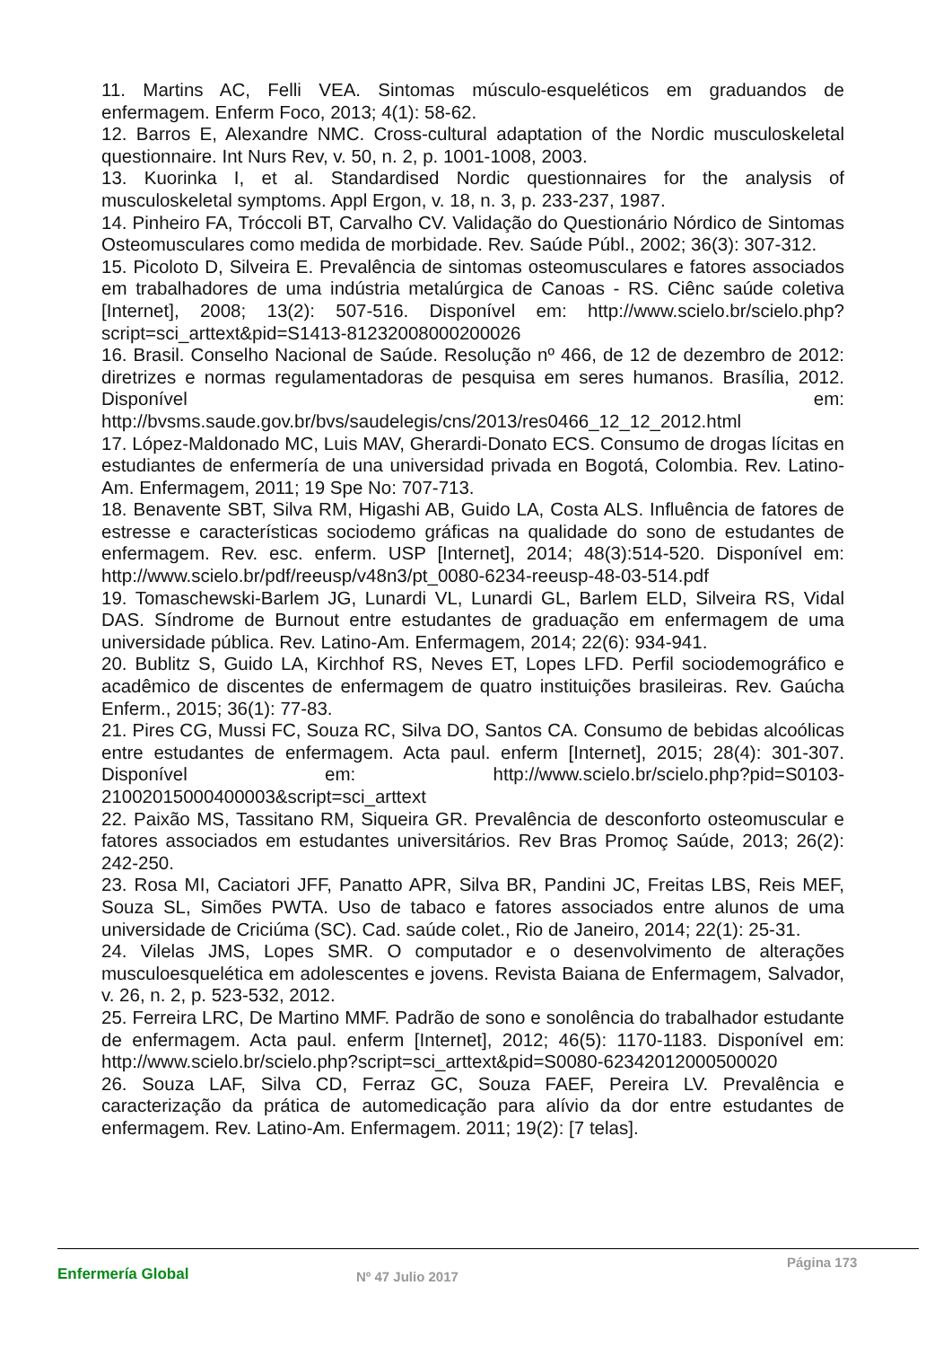11. Martins AC, Felli VEA. Sintomas músculo-esqueléticos em graduandos de enfermagem. Enferm Foco, 2013; 4(1): 58-62.
12. Barros E, Alexandre NMC. Cross-cultural adaptation of the Nordic musculoskeletal questionnaire. Int Nurs Rev, v. 50, n. 2, p. 1001-1008, 2003.
13. Kuorinka I, et al. Standardised Nordic questionnaires for the analysis of musculoskeletal symptoms. Appl Ergon, v. 18, n. 3, p. 233-237, 1987.
14. Pinheiro FA, Tróccoli BT, Carvalho CV. Validação do Questionário Nórdico de Sintomas Osteomusculares como medida de morbidade. Rev. Saúde Públ., 2002; 36(3): 307-312.
15. Picoloto D, Silveira E. Prevalência de sintomas osteomusculares e fatores associados em trabalhadores de uma indústria metalúrgica de Canoas - RS. Ciênc saúde coletiva [Internet], 2008; 13(2): 507-516. Disponível em: http://www.scielo.br/scielo.php?script=sci_arttext&pid=S1413-81232008000200026
16. Brasil. Conselho Nacional de Saúde. Resolução nº 466, de 12 de dezembro de 2012: diretrizes e normas regulamentadoras de pesquisa em seres humanos. Brasília, 2012. Disponível em: http://bvsms.saude.gov.br/bvs/saudelegis/cns/2013/res0466_12_12_2012.html
17. López-Maldonado MC, Luis MAV, Gherardi-Donato ECS. Consumo de drogas lícitas en estudiantes de enfermería de una universidad privada en Bogotá, Colombia. Rev. Latino-Am. Enfermagem, 2011; 19 Spe No: 707-713.
18. Benavente SBT, Silva RM, Higashi AB, Guido LA, Costa ALS. Influência de fatores de estresse e características sociodemo gráficas na qualidade do sono de estudantes de enfermagem. Rev. esc. enferm. USP [Internet], 2014; 48(3):514-520. Disponível em: http://www.scielo.br/pdf/reeusp/v48n3/pt_0080-6234-reeusp-48-03-514.pdf
19. Tomaschewski-Barlem JG, Lunardi VL, Lunardi GL, Barlem ELD, Silveira RS, Vidal DAS. Síndrome de Burnout entre estudantes de graduação em enfermagem de uma universidade pública. Rev. Latino-Am. Enfermagem, 2014; 22(6): 934-941.
20. Bublitz S, Guido LA, Kirchhof RS, Neves ET, Lopes LFD. Perfil sociodemográfico e acadêmico de discentes de enfermagem de quatro instituições brasileiras. Rev. Gaúcha Enferm., 2015; 36(1): 77-83.
21. Pires CG, Mussi FC, Souza RC, Silva DO, Santos CA. Consumo de bebidas alcoólicas entre estudantes de enfermagem. Acta paul. enferm [Internet], 2015; 28(4): 301-307. Disponível em: http://www.scielo.br/scielo.php?pid=S0103-21002015000400003&script=sci_arttext
22. Paixão MS, Tassitano RM, Siqueira GR. Prevalência de desconforto osteomuscular e fatores associados em estudantes universitários. Rev Bras Promoç Saúde, 2013; 26(2): 242-250.
23. Rosa MI, Caciatori JFF, Panatto APR, Silva BR, Pandini JC, Freitas LBS, Reis MEF, Souza SL, Simões PWTA. Uso de tabaco e fatores associados entre alunos de uma universidade de Criciúma (SC). Cad. saúde colet., Rio de Janeiro, 2014; 22(1): 25-31.
24. Vilelas JMS, Lopes SMR. O computador e o desenvolvimento de alterações musculoesquelética em adolescentes e jovens. Revista Baiana de Enfermagem, Salvador, v. 26, n. 2, p. 523-532, 2012.
25. Ferreira LRC, De Martino MMF. Padrão de sono e sonolência do trabalhador estudante de enfermagem. Acta paul. enferm [Internet], 2012; 46(5): 1170-1183. Disponível em: http://www.scielo.br/scielo.php?script=sci_arttext&pid=S0080-62342012000500020
26. Souza LAF, Silva CD, Ferraz GC, Souza FAEF, Pereira LV. Prevalência e caracterização da prática de automedicação para alívio da dor entre estudantes de enfermagem. Rev. Latino-Am. Enfermagem. 2011; 19(2): [7 telas].
Enfermería Global
Nº 47 Julio 2017
Página 173